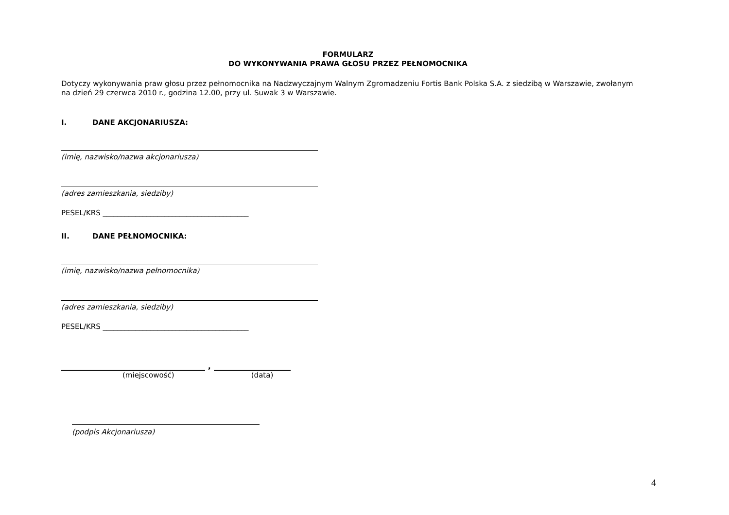FORMULARZ
DO WYKONYWANIA PRAWA GŁOSU PRZEZ PEŁNOMOCNIKA
Dotyczy wykonywania praw głosu przez pełnomocnika na Nadzwyczajnym Walnym Zgromadzeniu Fortis Bank Polska S.A. z siedzibą w Warszawie, zwołanym na dzień 29 czerwca 2010 r., godzina 12.00, przy ul. Suwak 3 w Warszawie.
I. DANE AKCJONARIUSZA:
(imię, nazwisko/nazwa akcjonariusza)
(adres zamieszkania, siedziby)
PESEL/KRS ________________________________________
II. DANE PEŁNOMOCNIKA:
(imię, nazwisko/nazwa pełnomocnika)
(adres zamieszkania, siedziby)
PESEL/KRS ________________________________________
,
(miejscowość) (data)
(podpis Akcjonariusza)
4